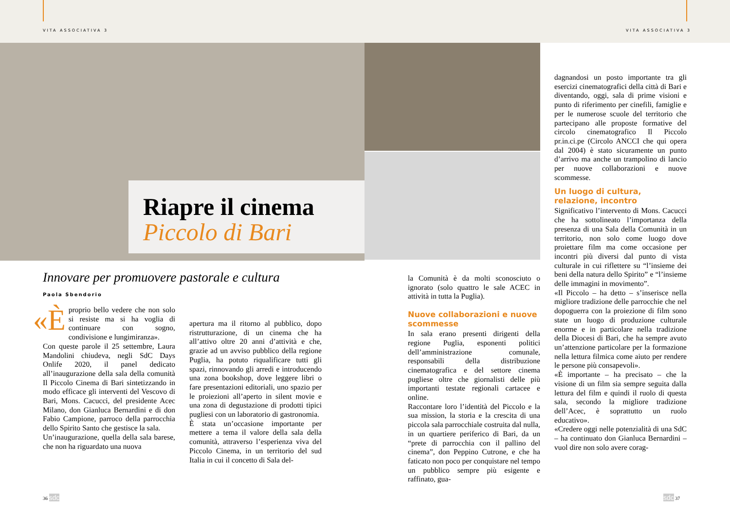VITA ASSOCIATIVA 3 VITA ASSOCIATIVA 3
Riapre il cinema
Piccolo di Bari
dagnandosi un posto importante tra gli esercizi cinematografici della città di Bari e diventando, oggi, sala di prime visioni e punto di riferimento per cinefili, famiglie e per le numerose scuole del territorio che partecipano alle proposte formative del circolo cinematografico Il Piccolo pr.in.ci.pe (Circolo ANCCI che qui opera dal 2004) è stato sicuramente un punto d’arrivo ma anche un trampolino di lancio per nuove collaborazioni e nuove scommesse.
Un luogo di cultura, relazione, incontro
Significativo l’intervento di Mons. Cacucci che ha sottolineato l’importanza della presenza di una Sala della Comunità in un territorio, non solo come luogo dove proiettare film ma come occasione per incontri più diversi dal punto di vista culturale in cui riflettere su “l’insieme dei beni della natura dello Spirito” e “l’insieme delle immagini in movimento”.
«Il Piccolo – ha detto – s’inserisce nella migliore tradizione delle parrocchie che nel dopoguerra con la proiezione di film sono state un luogo di produzione culturale enorme e in particolare nella tradizione della Diocesi di Bari, che ha sempre avuto un’attenzione particolare per la formazione nella lettura filmica come aiuto per rendere le persone più consapevoli».
«È importante – ha precisato – che la visione di un film sia sempre seguita dalla lettura del film e quindi il ruolo di questa sala, secondo la migliore tradizione dell’Acec, è soprattutto un ruolo educativo».
«Credere oggi nelle potenzialità di una SdC – ha continuato don Gianluca Bernardini – vuol dire non solo avere corag-
Innovare per promuovere pastorale e cultura
Paola Sbendorio
«È proprio bello vedere che non solo si resiste ma si ha voglia di continuare con sogno, condivisione e lungimiranza».
Con queste parole il 25 settembre, Laura Mandolini chiudeva, negli SdC Days Onlife 2020, il panel dedicato all’inaugurazione della sala della comunità Il Piccolo Cinema di Bari sintetizzando in modo efficace gli interventi del Vescovo di Bari, Mons. Cacucci, del presidente Acec Milano, don Gianluca Bernardini e di don Fabio Campione, parroco della parrocchia dello Spirito Santo che gestisce la sala.
Un’inaugurazione, quella della sala barese, che non ha riguardato una nuova
apertura ma il ritorno al pubblico, dopo ristrutturazione, di un cinema che ha all’attivo oltre 20 anni d’attività e che, grazie ad un avviso pubblico della regione Puglia, ha potuto riqualificare tutti gli spazi, rinnovando gli arredi e introducendo una zona bookshop, dove leggere libri o fare presentazioni editoriali, uno spazio per le proiezioni all’aperto in silent movie e una zona di degustazione di prodotti tipici pugliesi con un laboratorio di gastronomia.
È stata un’occasione importante per mettere a tema il valore della sala della comunità, attraverso l’esperienza viva del Piccolo Cinema, in un territorio del sud Italia in cui il concetto di Sala del-
la Comunità è da molti sconosciuto o ignorato (solo quattro le sale ACEC in attività in tutta la Puglia).
Nuove collaborazioni e nuove scommesse
In sala erano presenti dirigenti della regione Puglia, esponenti politici dell’amministrazione comunale, responsabili della distribuzione cinematografica e del settore cinema pugliese oltre che giornalisti delle più importanti testate regionali cartacee e online.
Raccontare loro l’identità del Piccolo e la sua mission, la storia e la crescita di una piccola sala parrocchiale costruita dal nulla, in un quartiere periferico di Bari, da un “prete di parrocchia con il pallino del cinema”, don Peppino Cutrone, e che ha faticato non poco per conquistare nel tempo un pubblico sempre più esigente e raffinato, gua-
36 sdc sdc 37